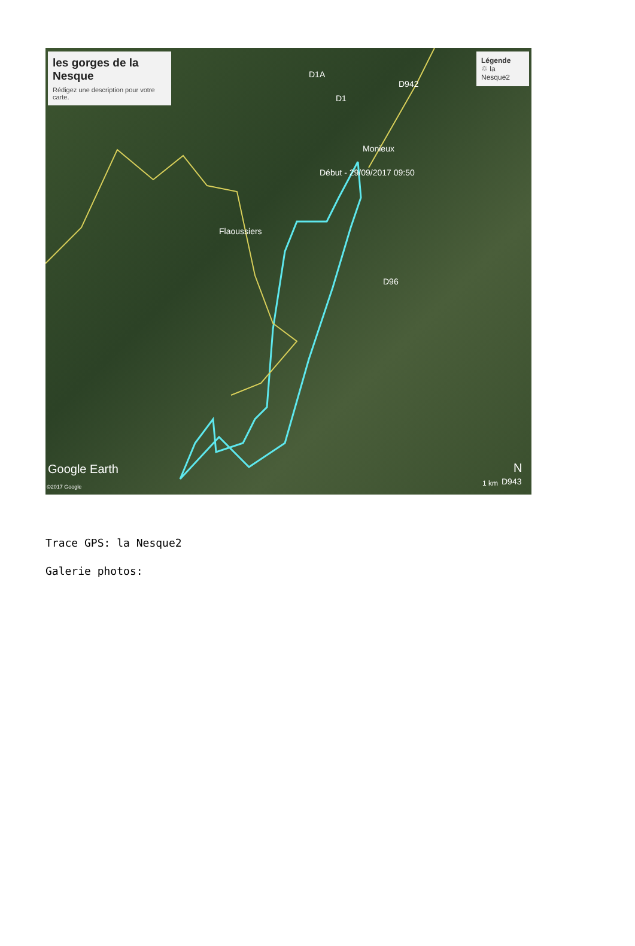les gorges de la Nesque
Rédigez une description pour votre carte.
Légende
♲ la Nesque2
D1A
D1
D942
Monieux
Début - 29/09/2017 09:50
Flaoussiers
D96
Google Earth
©2017 Google 1 km D943
N
Trace GPS: la Nesque2
Galerie photos: